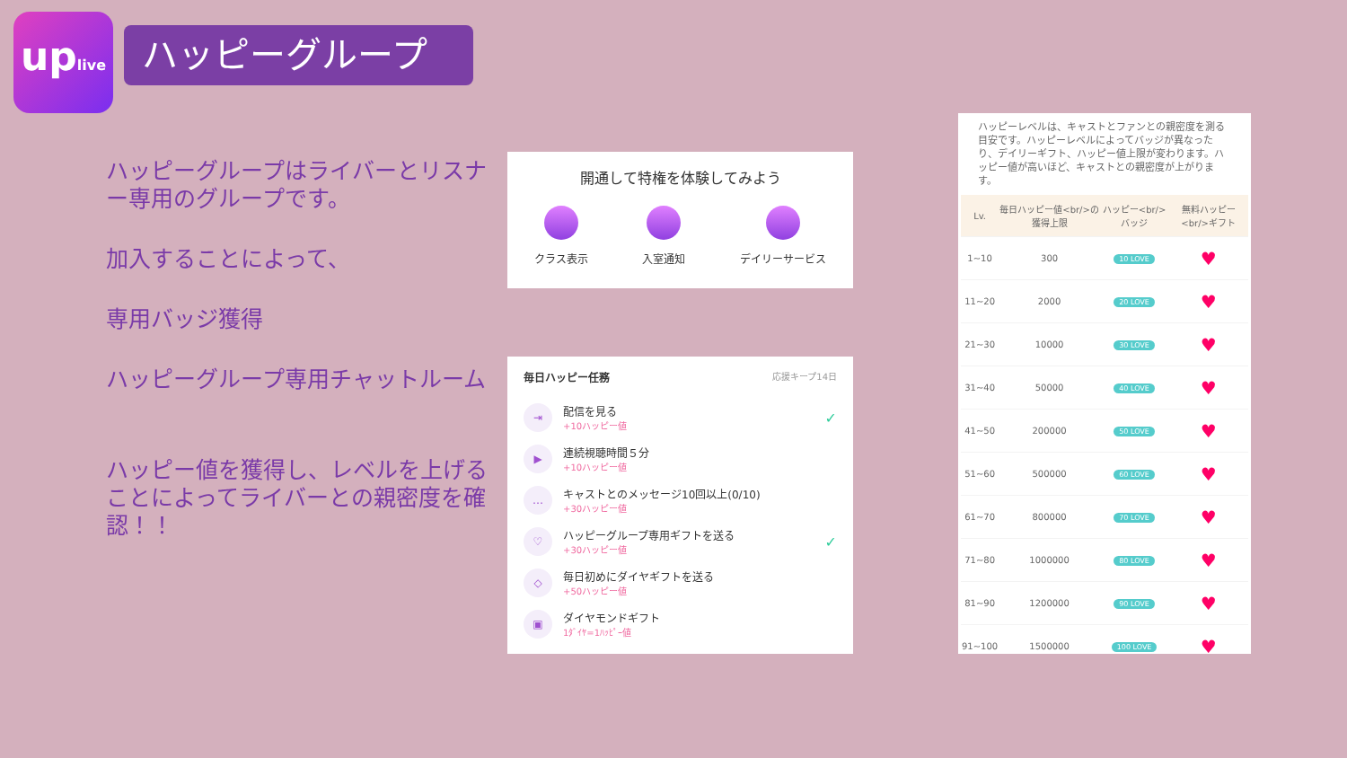uplive
ハッピーグループ
ハッピーグループはライバーとリスナー専用のグループです。
加入することによって、
専用バッジ獲得
ハッピーグループ専用チャットルーム
ハッピー値を獲得し、レベルを上げることによってライバーとの親密度を確認！！
開通して特権を体験してみよう
クラス表示 入室通知 デイリーサービス
毎日ハッピー任務 応援キープ14日
⇥
配信を見る
+10ハッピー値
✓
▶
連続視聴時間５分
+10ハッピー値
…
キャストとのメッセージ10回以上(0/10)
+30ハッピー値
♡
ハッピーグループ専用ギフトを送る
+30ハッピー値
✓
◇
毎日初めにダイヤギフトを送る
+50ハッピー値
▣
ダイヤモンドギフト
1ﾀﾞｲﾔ=1ﾊｯﾋﾟｰ値
ハッピーレベルは、キャストとファンとの親密度を測る目安です。ハッピーレベルによってバッジが異なったり、デイリーギフト、ハッピー値上限が変わります。ハッピー値が高いほど、キャストとの親密度が上がります。
| Lv. | 毎日ハッピー値<br/>の獲得上限 | ハッピー<br/>バッジ | 無料ハッピー<br/>ギフト |
| --- | --- | --- | --- |
| 1~10 | 300 | 10 LOVE | ♥ |
| 11~20 | 2000 | 20 LOVE | ♥ |
| 21~30 | 10000 | 30 LOVE | ♥ |
| 31~40 | 50000 | 40 LOVE | ♥ |
| 41~50 | 200000 | 50 LOVE | ♥ |
| 51~60 | 500000 | 60 LOVE | ♥ |
| 61~70 | 800000 | 70 LOVE | ♥ |
| 71~80 | 1000000 | 80 LOVE | ♥ |
| 81~90 | 1200000 | 90 LOVE | ♥ |
| 91~100 | 1500000 | 100 LOVE | ♥ |